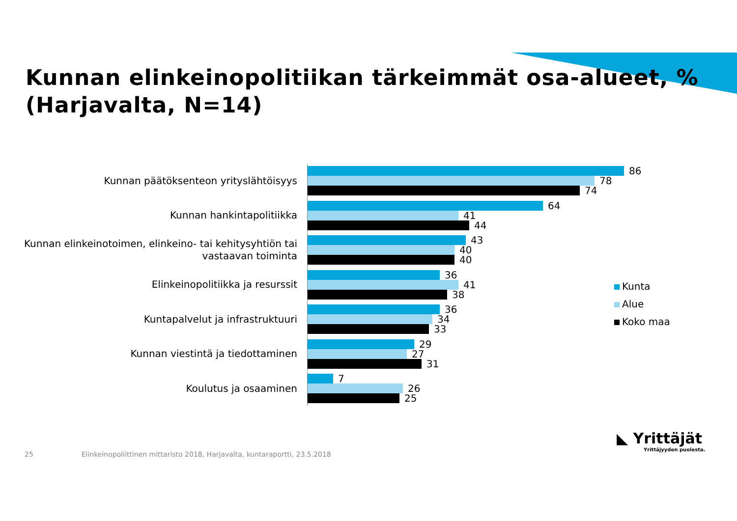Kunnan elinkeinopolitiikan tärkeimmät osa-alueet, %
(Harjavalta, N=14)
Kunnan päätöksenteon yrityslähtöisyys
86
78
74
Kunnan hankintapolitiikka
64
41
44
Kunnan elinkeinotoimen, elinkeino- tai kehitysyhtiön tai
vastaavan toiminta
43
40
40
Elinkeinopolitiikka ja resurssit
36
41
38
Kuntapalvelut ja infrastruktuuri
36
34
33
Kunnan viestintä ja tiedottaminen
29
27
31
Koulutus ja osaaminen
7
26
25
Kunta
Alue
Koko maa
25 Elinkeinopoliittinen mittaristo 2018, Harjavalta, kuntaraportti, 23.5.2018
◣ Yrittäjät
Yrittäjyyden puolesta.